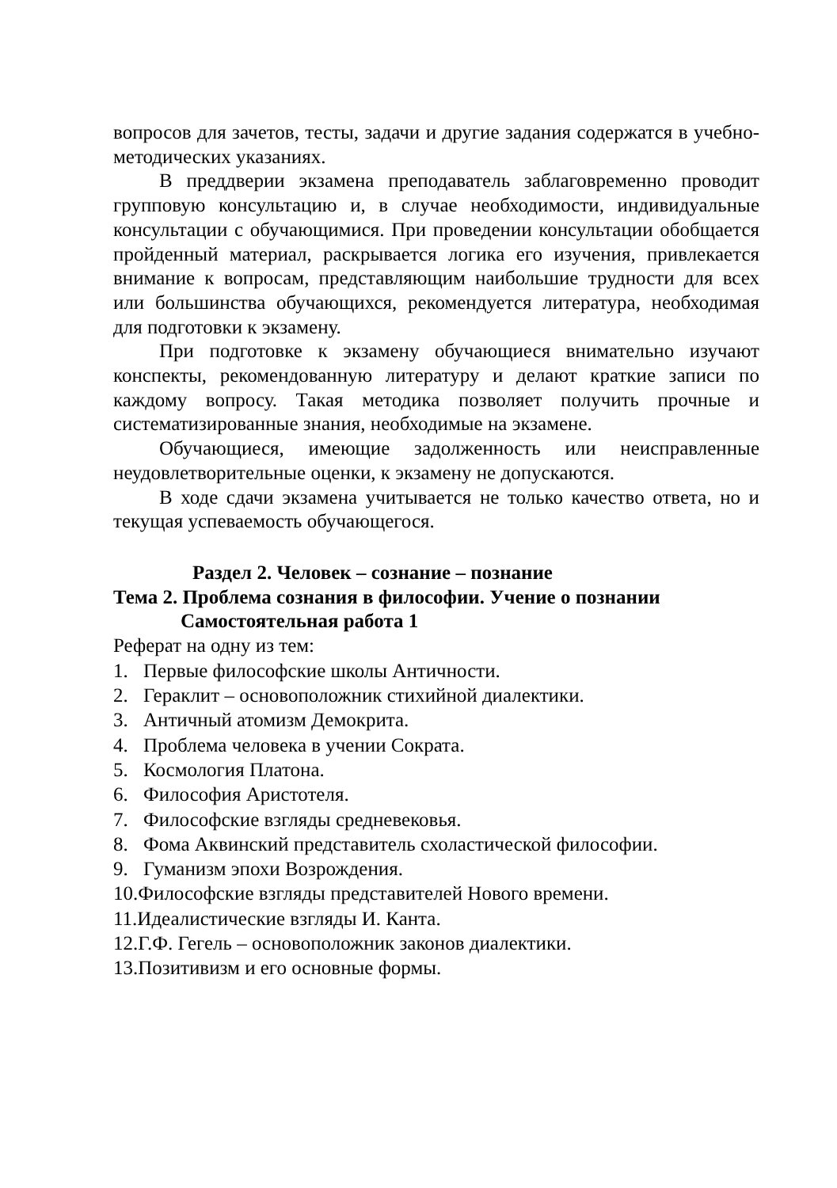вопросов для зачетов, тесты, задачи и другие задания содержат­ся в учебно-методических указаниях.
В преддверии экзамена преподаватель заблаговременно проводит групповую консультацию и, в случае необходимости, индивидуальные консультации с обучающимися. При проведе­нии консультации обобщается пройденный материал, раскрыва­ется логика его изучения, привлекается внимание к вопросам, представляющим наибольшие трудности для всех или большин­ства обучающихся, рекомендуется литература, необходимая для подготовки к экзамену.
При подготовке к экзамену обучающиеся внимательно изу­чают конспекты, рекомендованную литературу и делают крат­кие записи по каждому вопросу. Такая методика позволяет по­лучить прочные и систематизированные знания, необходимые на экзамене.
Обучающиеся, имеющие задолженность или неисправлен­ные неудовлетворительные оценки, к экзамену не допускаются.
В ходе сдачи экзамена учитывается не только качество от­вета, но и текущая успеваемость обучающегося.
Раздел 2. Человек – сознание – познание
Тема 2. Проблема сознания в философии. Учение о познании
Самостоятельная работа 1
Реферат на одну из тем:
1. Первые философские школы Античности.
2. Гераклит – основоположник стихийной диалектики.
3. Античный атомизм Демокрита.
4. Проблема человека в учении Сократа.
5. Космология Платона.
6. Философия Аристотеля.
7. Философские взгляды средневековья.
8. Фома Аквинский представитель схоластической философии.
9. Гуманизм эпохи Возрождения.
10.Философские взгляды представителей Нового времени.
11.Идеалистические взгляды И. Канта.
12.Г.Ф. Гегель – основоположник законов диалектики.
13.Позитивизм и его основные формы.